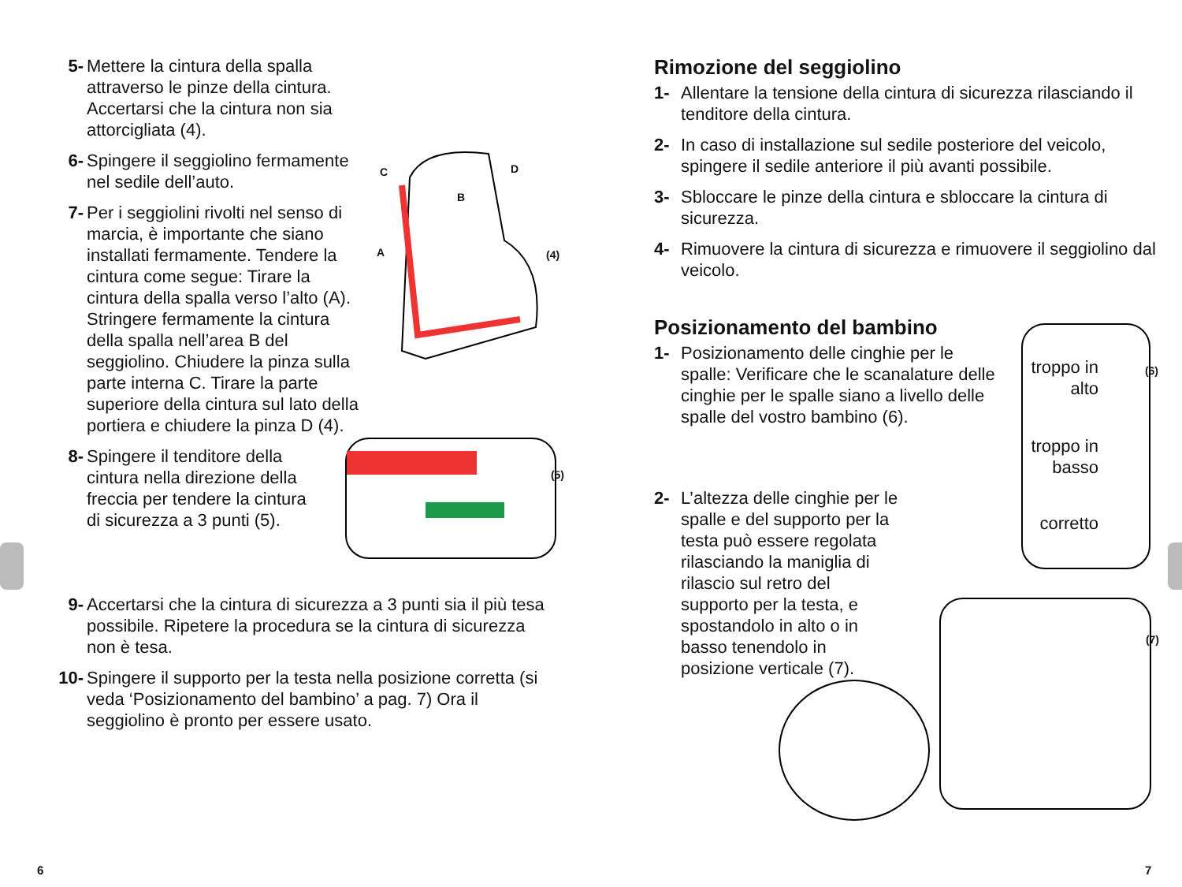5- Mettere la cintura della spalla attraverso le pinze della cintura. Accertarsi che la cintura non sia attorcigliata (4).
6- Spingere il seggiolino fermamente nel sedile dell’auto.
7- Per i seggiolini rivolti nel senso di marcia, è importante che siano installati fermamente. Tendere la cintura come segue: Tirare la cintura della spalla verso l’alto (A). Stringere fermamente la cintura della spalla nell’area B del seggiolino. Chiudere la pinza sulla parte interna C. Tirare la parte superiore della cintura sul lato della portiera e chiudere la pinza D (4).
8- Spingere il tenditore della cintura nella direzione della freccia per tendere la cintura di sicurezza a 3 punti (5).
9- Accertarsi che la cintura di sicurezza a 3 punti sia il più tesa possibile. Ripetere la procedura se la cintura di sicurezza non è tesa.
10- Spingere il supporto per la testa nella posizione corretta (si veda ‘Posizionamento del bambino’ a pag. 7) Ora il seggiolino è pronto per essere usato.
C D
B
A (4)
(5)
Rimozione del seggiolino
1- Allentare la tensione della cintura di sicurezza rilasciando il tenditore della cintura.
2- In caso di installazione sul sedile posteriore del veicolo, spingere il sedile anteriore il più avanti possibile.
3- Sbloccare le pinze della cintura e sbloccare la cintura di sicurezza.
4- Rimuovere la cintura di sicurezza e rimuovere il seggiolino dal veicolo.
Posizionamento del bambino
1- Posizionamento delle cinghie per le spalle: Verificare che le scanalature delle cinghie per le spalle siano a livello delle spalle del vostro bambino (6).
2- L’altezza delle cinghie per le spalle e del supporto per la testa può essere regolata rilasciando la maniglia di rilascio sul retro del supporto per la testa, e spostandolo in alto o in basso tenendolo in posizione verticale (7).
troppo in
alto
troppo in
basso
corretto
(6)
(7)
6 7